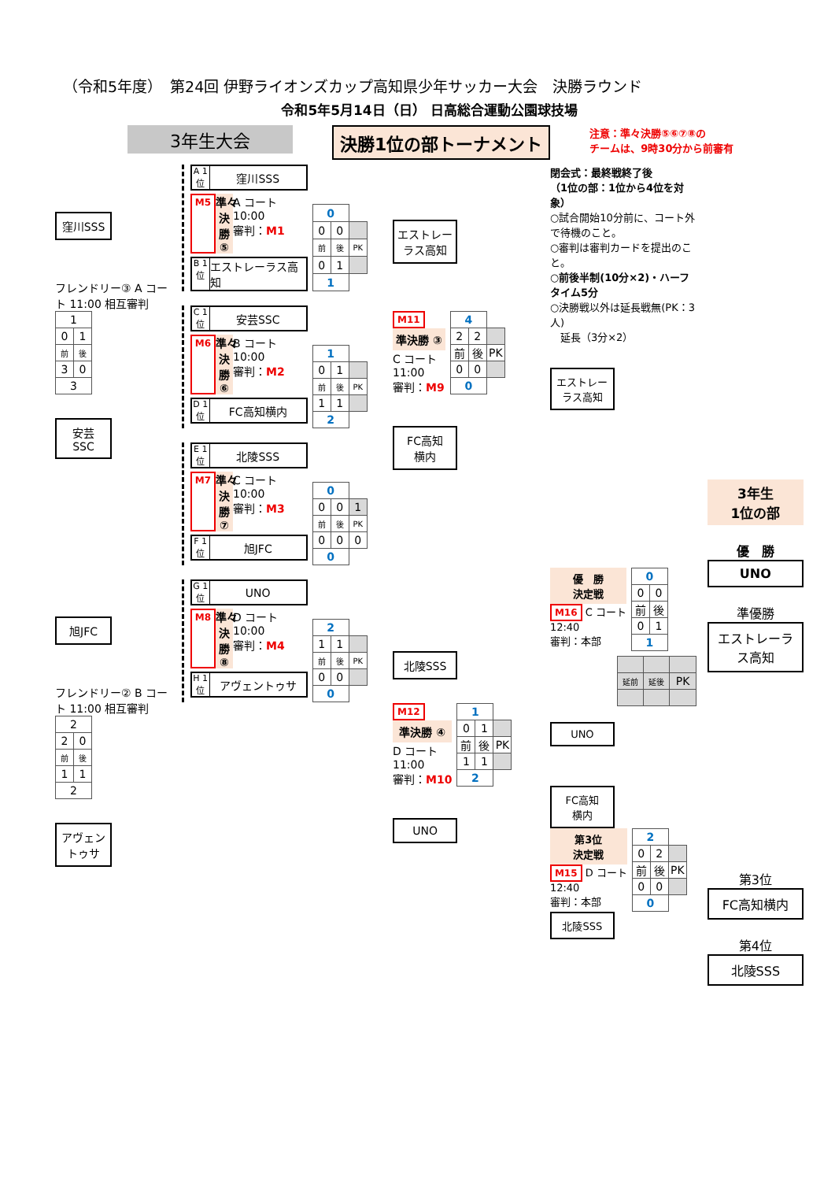（令和5年度）　第24回 伊野ライオンズカップ高知県少年サッカー大会　決勝ラウンド
令和5年5月14日（日） 日高総合運動公園球技場
3年生大会 決勝1位の部トーナメント
注意：準々決勝⑤⑥⑦⑧の
チームは、9時30分から前審有
窪川SSS
フレンドリー③ A コート 11:00 相互審判
| 1 | |
| 0 | 1 |
| 前 | 後 |
| 3 | 0 |
| 3 | |
安芸
SSC
旭JFC
フレンドリー② B コート 11:00 相互審判
| 2 | |
| 2 | 0 |
| 前 | 後 |
| 1 | 1 |
| 2 | |
アヴェン
トゥサ
A 1 位
窪川SSS
M5 準々決勝⑤ A コート
10:00
審判：M1
B 1 位
エストレーラス高知
| 0 | | |
| 0 | 0 | |
| 前 | 後 | PK |
| 0 | 1 | |
| 1 | | |
C 1 位
安芸SSC
M6 準々決勝⑥ B コート
10:00
審判：M2
D 1 位
FC高知横内
| 1 | | |
| 0 | 1 | |
| 前 | 後 | PK |
| 1 | 1 | |
| 2 | | |
E 1 位
北陵SSS
M7 準々決勝⑦ C コート
10:00
審判：M3
F 1 位
旭JFC
| 0 | | |
| 0 | 0 | 1 |
| 前 | 後 | PK |
| 0 | 0 | 0 |
| 0 | | |
G 1 位
UNO
M8 準々決勝⑧ D コート
10:00
審判：M4
H 1 位
アヴェントゥサ
| 2 | | |
| 1 | 1 | |
| 前 | 後 | PK |
| 0 | 0 | |
| 0 | | |
エストレーラス高知
M11
準決勝 ③
C コート
11:00
審判：M9
| 4 | | |
| 2 | 2 | |
| 前 | 後 | PK |
| 0 | 0 | |
| 0 | | |
FC高知
横内
北陵SSS
M12
準決勝 ④
D コート
11:00
審判：M10
| 1 | | |
| 0 | 1 | |
| 前 | 後 | PK |
| 1 | 1 | |
| 2 | | |
UNO
閉会式：最終戦終了後
（1位の部：1位から4位を対象）
○試合開始10分前に、コート外で待機のこと。
○審判は審判カードを提出のこと。
○前後半制(10分×2)・ハーフタイム5分
○決勝戦以外は延長戦無(PK：3人)
　延長（3分×2）
エストレーラス高知
優　勝
決定戦
M16 C コート
12:40
審判：本部
| 0 | |
| 0 | 0 |
| 前 | 後 |
| 0 | 1 |
| 1 | |
| 延前 | 延後 | PK |
UNO
FC高知
横内
第3位
決定戦
M15 D コート
12:40
審判：本部
| 2 | | |
| 0 | 2 | |
| 前 | 後 | PK |
| 0 | 0 | |
| 0 | | |
北陵SSS
3年生
1位の部
優　勝
UNO
準優勝
エストレーラス高知
第3位
FC高知横内
第4位
北陵SSS